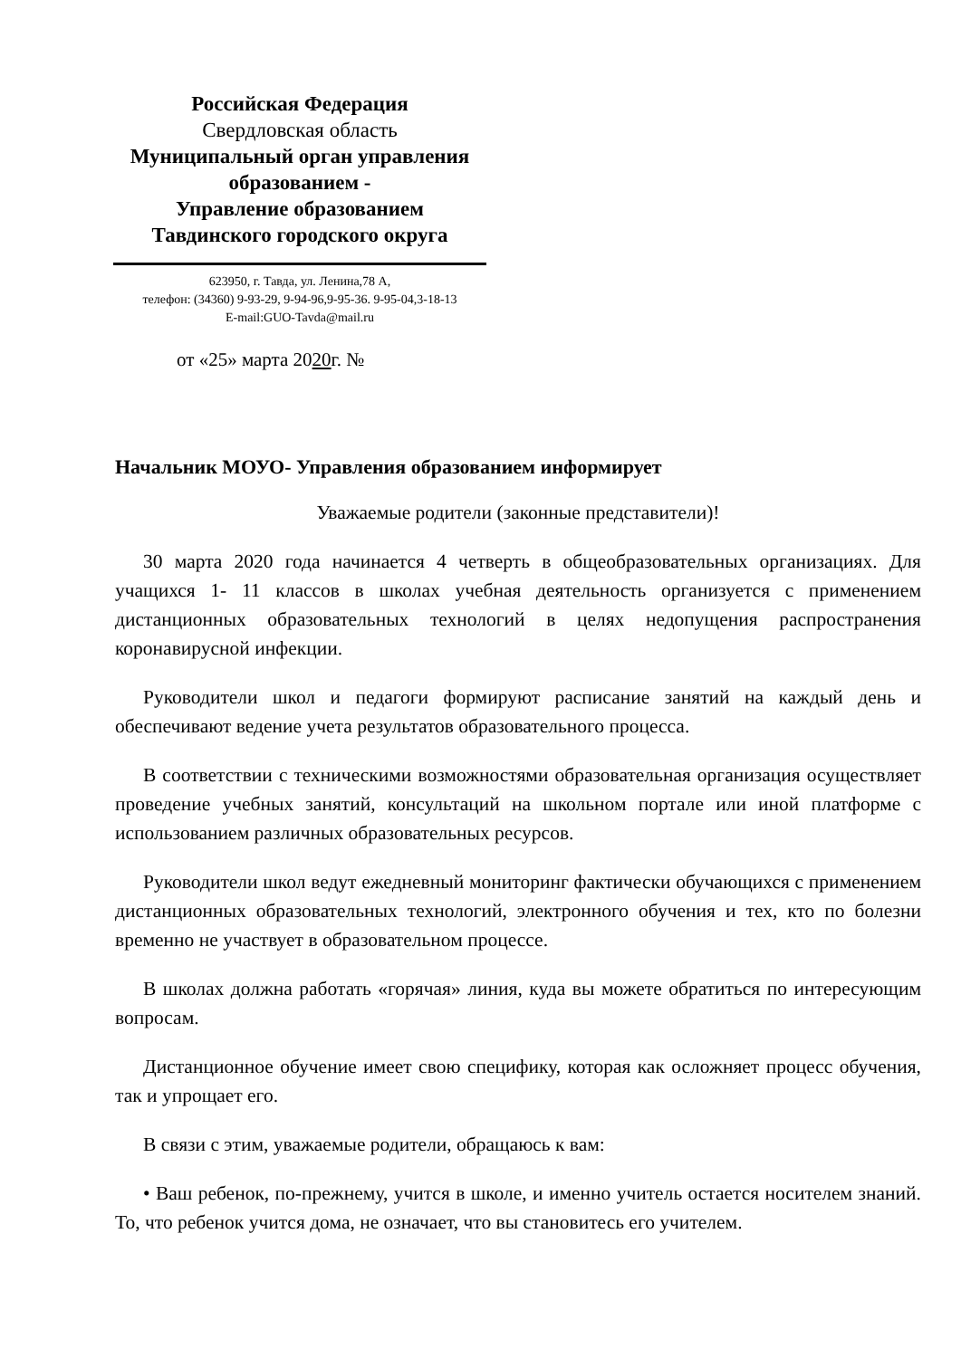Российская Федерация
Свердловская область
Муниципальный орган управления образованием -
Управление образованием
Тавдинского городского округа
623950, г. Тавда, ул. Ленина,78 А,
телефон: (34360) 9-93-29, 9-94-96,9-95-36. 9-95-04,3-18-13
E-mail:GUO-Tavda@mail.ru
от «25» марта 2020г. №
Начальник МОУО- Управления образованием информирует
Уважаемые родители (законные представители)!
30 марта 2020 года начинается 4 четверть в общеобразовательных организациях. Для учащихся 1- 11 классов в школах учебная деятельность организуется с применением дистанционных образовательных технологий в целях недопущения распространения коронавирусной инфекции.
Руководители школ и педагоги формируют расписание занятий на каждый день и обеспечивают ведение учета результатов образовательного процесса.
В соответствии с техническими возможностями образовательная организация осуществляет проведение учебных занятий, консультаций на школьном портале или иной платформе с использованием различных образовательных ресурсов.
Руководители школ ведут ежедневный мониторинг фактически обучающихся с применением дистанционных образовательных технологий, электронного обучения и тех, кто по болезни временно не участвует в образовательном процессе.
В школах должна работать «горячая» линия, куда вы можете обратиться по интересующим вопросам.
Дистанционное обучение имеет свою специфику, которая как осложняет процесс обучения, так и упрощает его.
В связи с этим, уважаемые родители, обращаюсь к вам:
• Ваш ребенок, по-прежнему, учится в школе, и именно учитель остается носителем знаний. То, что ребенок учится дома, не означает, что вы становитесь его учителем.